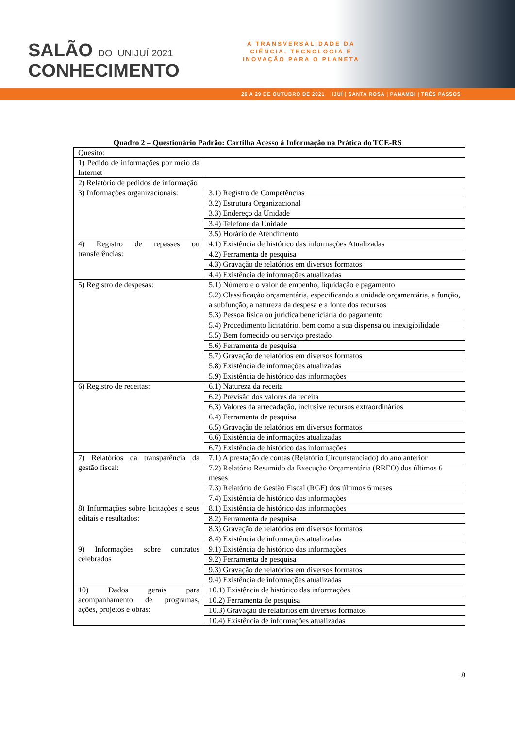SALÃO DO UNIJUÍ 2021
CONHECIMENTO
A TRANSVERSALIDADE DA
CIÊNCIA, TECNOLOGIA E
INOVAÇÃO PARA O PLANETA
26 A 29 DE OUTUBRO DE 2021 IJUÍ | SANTA ROSA | PANAMBI | TRÊS PASSOS
Quadro 2 – Questionário Padrão: Cartilha Acesso à Informação na Prática do TCE-RS
| Quesito: | |
| 1) Pedido de informações por meio da Internet | |
| 2) Relatório de pedidos de informação | |
| 3) Informações organizacionais: | 3.1) Registro de Competências |
| | 3.2) Estrutura Organizacional |
| | 3.3) Endereço da Unidade |
| | 3.4) Telefone da Unidade |
| | 3.5) Horário de Atendimento |
| 4) Registro de repasses ou transferências: | 4.1) Existência de histórico das informações Atualizadas |
| | 4.2) Ferramenta de pesquisa |
| | 4.3) Gravação de relatórios em diversos formatos |
| | 4.4) Existência de informações atualizadas |
| 5) Registro de despesas: | 5.1) Número e o valor de empenho, liquidação e pagamento |
| | 5.2) Classificação orçamentária, especificando a unidade orçamentária, a função, a subfunção, a natureza da despesa e a fonte dos recursos |
| | 5.3) Pessoa física ou jurídica beneficiária do pagamento |
| | 5.4) Procedimento licitatório, bem como a sua dispensa ou inexigibilidade |
| | 5.5) Bem fornecido ou serviço prestado |
| | 5.6) Ferramenta de pesquisa |
| | 5.7) Gravação de relatórios em diversos formatos |
| | 5.8) Existência de informações atualizadas |
| | 5.9) Existência de histórico das informações |
| 6) Registro de receitas: | 6.1) Natureza da receita |
| | 6.2) Previsão dos valores da receita |
| | 6.3) Valores da arrecadação, inclusive recursos extraordinários |
| | 6.4) Ferramenta de pesquisa |
| | 6.5) Gravação de relatórios em diversos formatos |
| | 6.6) Existência de informações atualizadas |
| | 6.7) Existência de histórico das informações |
| 7) Relatórios da transparência da gestão fiscal: | 7.1) A prestação de contas (Relatório Circunstanciado) do ano anterior |
| | 7.2) Relatório Resumido da Execução Orçamentária (RREO) dos últimos 6 meses |
| | 7.3) Relatório de Gestão Fiscal (RGF) dos últimos 6 meses |
| | 7.4) Existência de histórico das informações |
| 8) Informações sobre licitações e seus editais e resultados: | 8.1) Existência de histórico das informações |
| | 8.2) Ferramenta de pesquisa |
| | 8.3) Gravação de relatórios em diversos formatos |
| | 8.4) Existência de informações atualizadas |
| 9) Informações sobre contratos celebrados | 9.1) Existência de histórico das informações |
| | 9.2) Ferramenta de pesquisa |
| | 9.3) Gravação de relatórios em diversos formatos |
| | 9.4) Existência de informações atualizadas |
| 10) Dados gerais para acompanhamento de programas, ações, projetos e obras: | 10.1) Existência de histórico das informações |
| | 10.2) Ferramenta de pesquisa |
| | 10.3) Gravação de relatórios em diversos formatos |
| | 10.4) Existência de informações atualizadas |
8